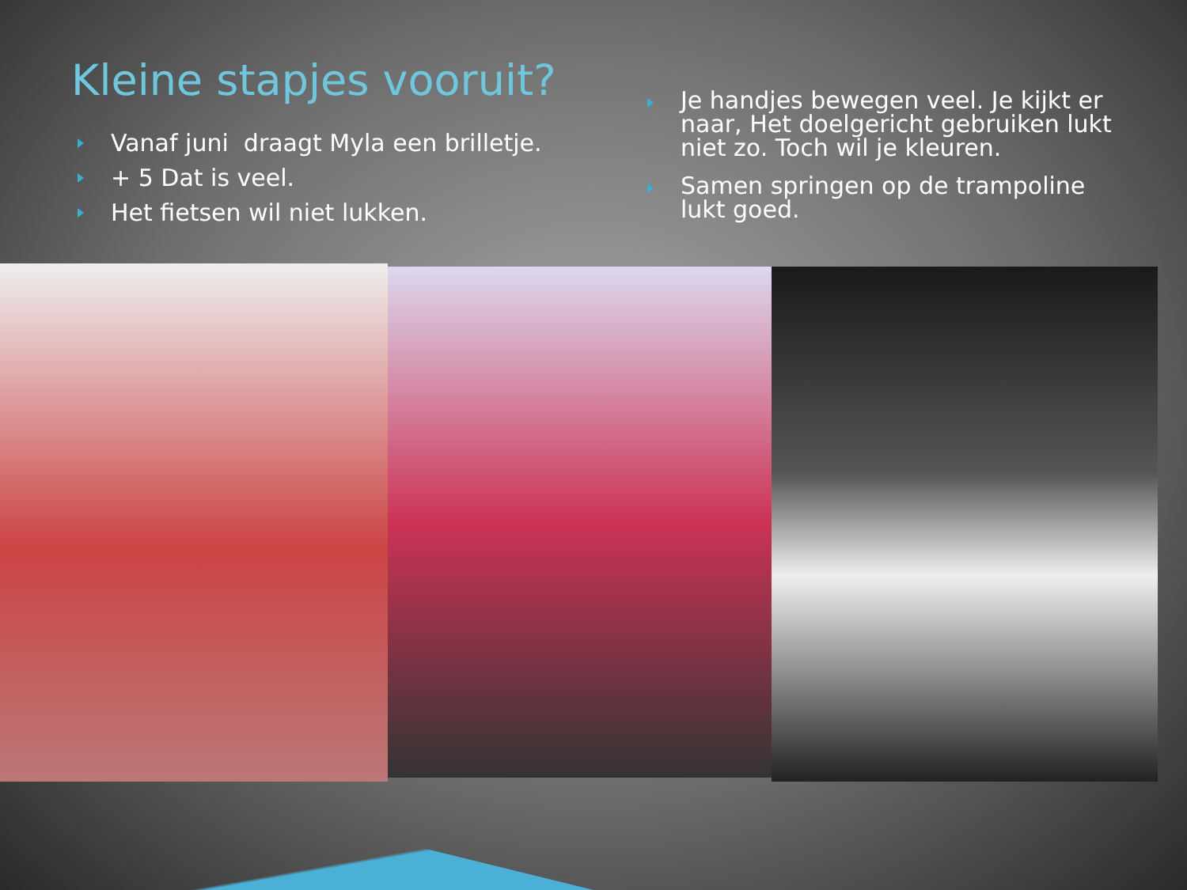Kleine stapjes vooruit?
Vanaf juni draagt Myla een brilletje.
+ 5 Dat is veel.
Het fietsen wil niet lukken.
Je handjes bewegen veel. Je kijkt er naar, Het doelgericht gebruiken lukt niet zo. Toch wil je kleuren.
Samen springen op de trampoline lukt goed.